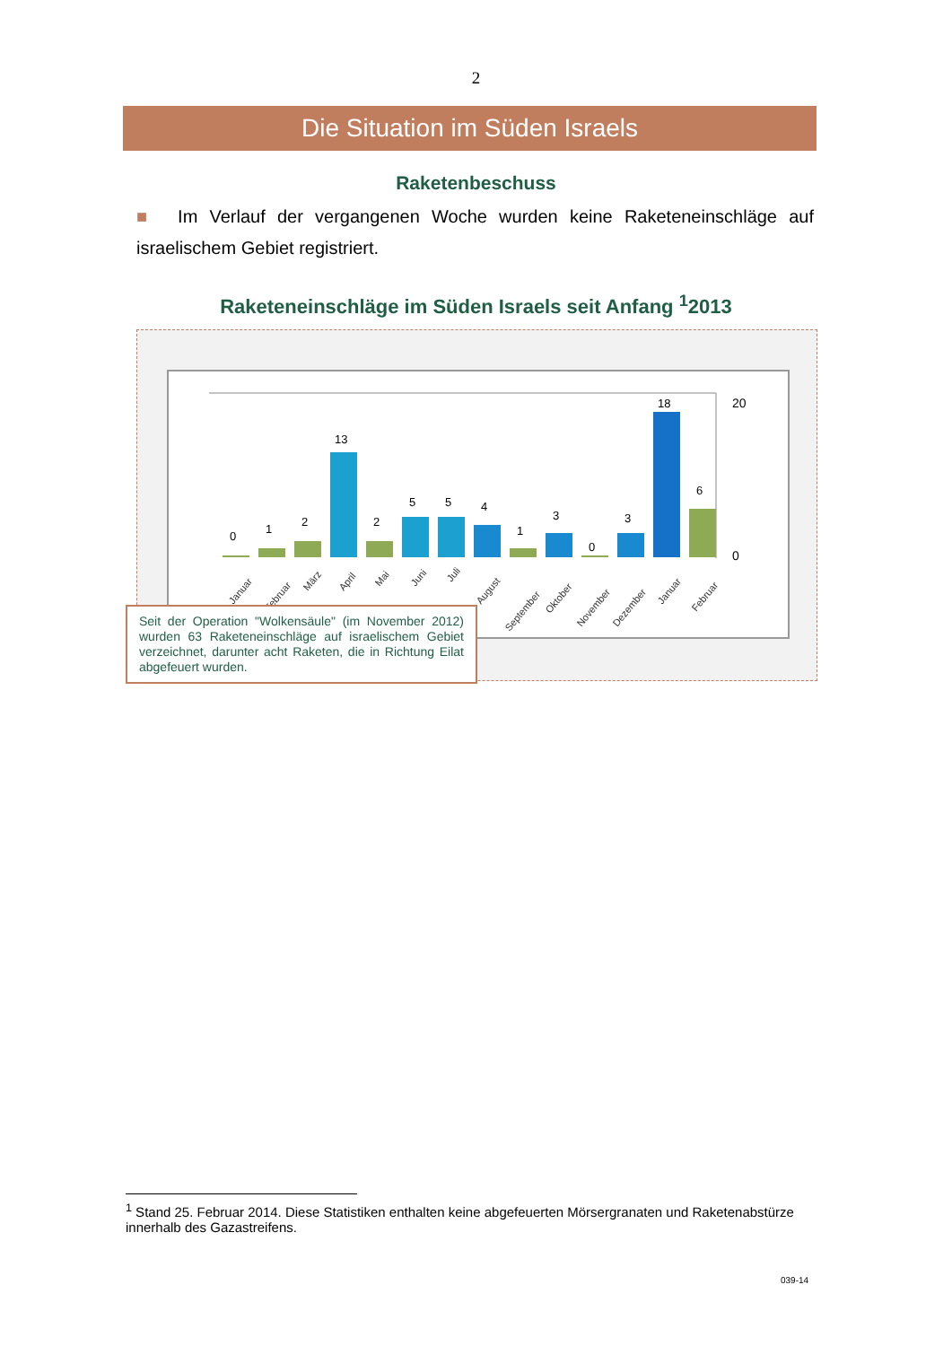2
Die Situation im Süden Israels
Raketenbeschuss
■ Im Verlauf der vergangenen Woche wurden keine Raketeneinschläge auf israelischem Gebiet registriert.
Raketeneinschläge im Süden Israels seit Anfang <sup>1</sup>2013
20
0
0
1
2
13
2
5
5
4
1
3
0
3
18
6
Januar
Februar
März
April
Mai
Juni
Juli
August
September
Oktober
November
Dezember
Januar
Februar
Seit der Operation "Wolkensäule" (im November 2012) wurden 63 Raketeneinschläge auf israelischem Gebiet verzeichnet, darunter acht Raketen, die in Richtung Eilat abgefeuert wurden.
<sup>1</sup> Stand 25. Februar 2014. Diese Statistiken enthalten keine abgefeuerten Mörsergranaten und Raketenabstürze innerhalb des Gazastreifens.
039-14